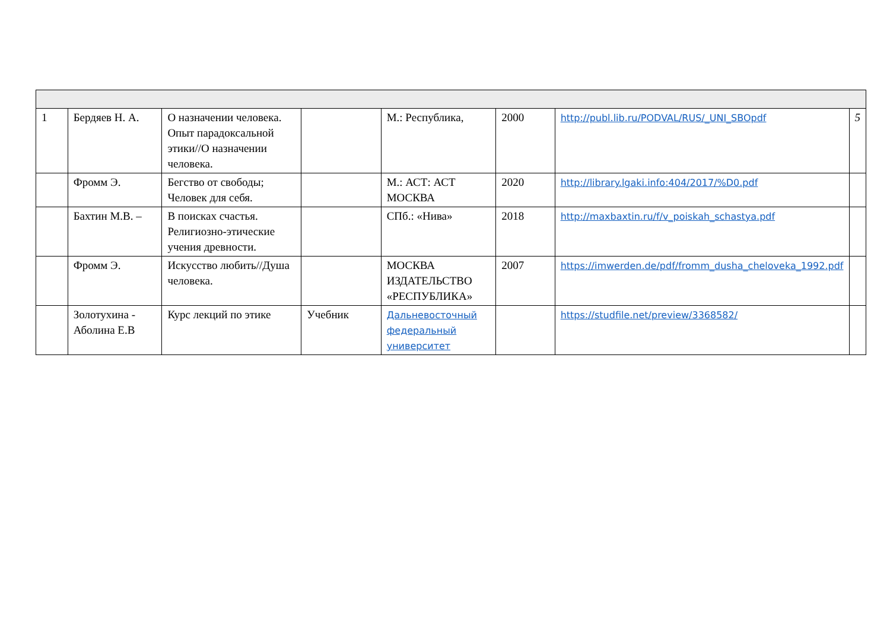| 1 | Бердяев Н. А. | О назначении человека. Опыт парадоксальной этики//О назначении человека. | | М.: Республика, | 2000 | http://publ.lib.ru/PODVAL/RUS/_UNI_SBOpdf | 5 |
| | Фромм Э. | Бегство от свободы; Человек для себя. | | М.: АСТ: АСТ МОСКВА | 2020 | http://library.lgaki.info:404/2017/%D0.pdf | |
| | Бахтин М.В. – | В поисках счастья. Религиозно-этические учения древности. | | СПб.: «Нива» | 2018 | http://maxbaxtin.ru/f/v_poiskah_schastya.pdf | |
| | Фромм Э. | Искусство любить//Душа человека. | | МОСКВА ИЗДАТЕЛЬСТВО «РЕСПУБЛИКА» | 2007 | https://imwerden.de/pdf/fromm_dusha_cheloveka_1992.pdf | |
| | Золотухина - Аболина Е.В | Курс лекций по этике | Учебник | Дальневосточный федеральный университет | | https://studfile.net/preview/3368582/ | |